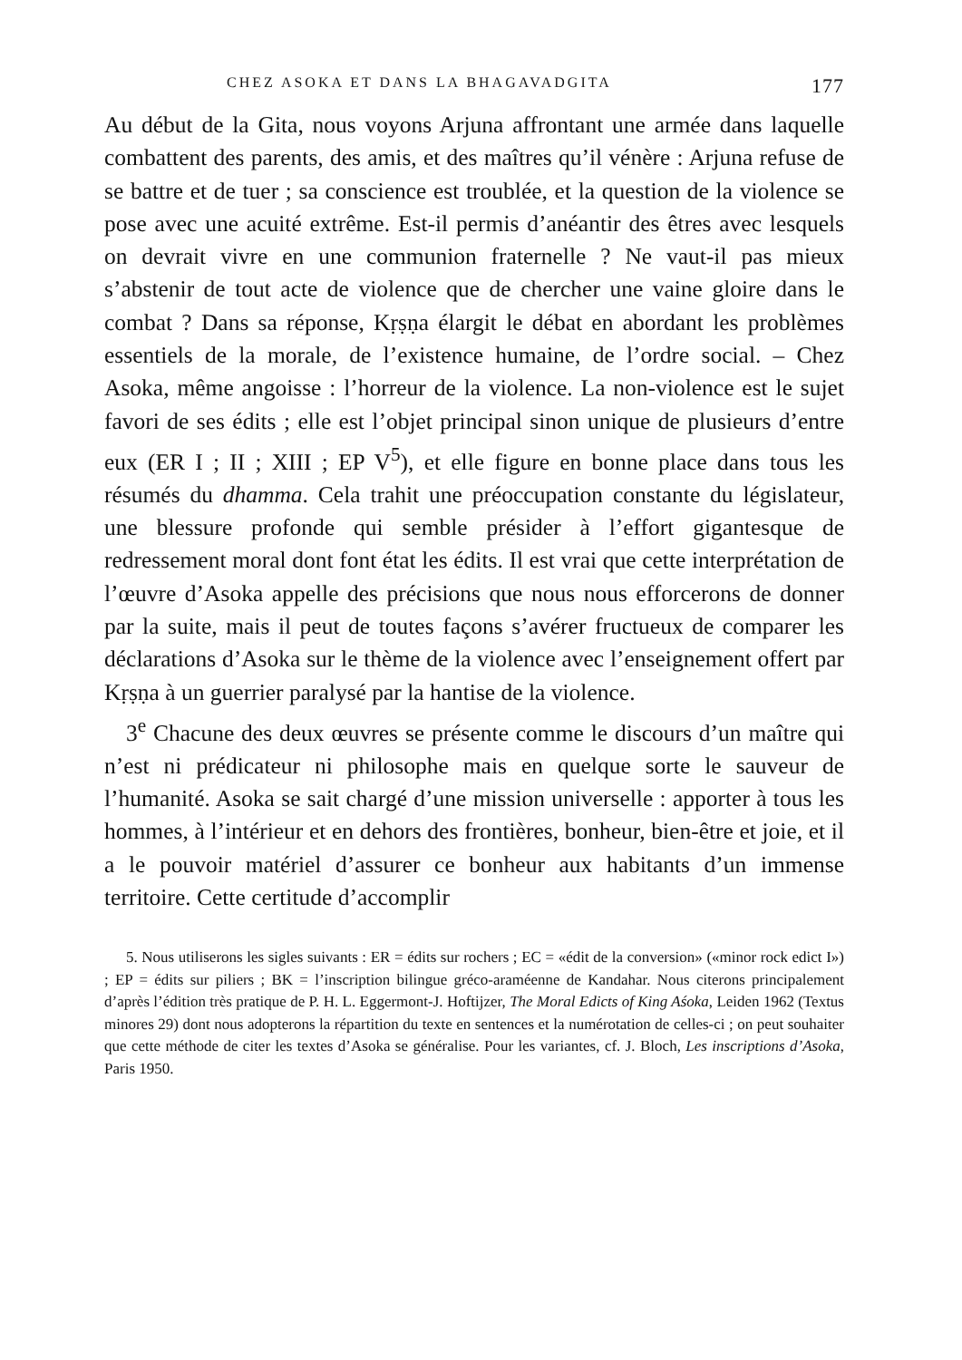CHEZ ASOKA ET DANS LA BHAGAVADGITA 177
Au début de la Gita, nous voyons Arjuna affrontant une armée dans laquelle combattent des parents, des amis, et des maîtres qu’il vénère : Arjuna refuse de se battre et de tuer ; sa conscience est troublée, et la question de la violence se pose avec une acuité extrême. Est-il permis d’anéantir des êtres avec lesquels on devrait vivre en une communion fraternelle ? Ne vaut-il pas mieux s’abstenir de tout acte de violence que de chercher une vaine gloire dans le combat ? Dans sa réponse, Kṛṣṇa élargit le débat en abordant les problèmes essentiels de la morale, de l’existence humaine, de l’ordre social. – Chez Asoka, même angoisse : l’horreur de la violence. La non-violence est le sujet favori de ses édits ; elle est l’objet principal sinon unique de plusieurs d’entre eux (ER I ; II ; XIII ; EP V<sup>5</sup>), et elle figure en bonne place dans tous les résumés du dhamma. Cela trahit une préoccupation constante du législateur, une blessure profonde qui semble présider à l’effort gigantesque de redressement moral dont font état les édits. Il est vrai que cette interprétation de l’œuvre d’Asoka appelle des précisions que nous nous efforcerons de donner par la suite, mais il peut de toutes façons s’avérer fructueux de comparer les déclarations d’Asoka sur le thème de la violence avec l’enseignement offert par Kṛṣṇa à un guerrier paralysé par la hantise de la violence.
3<sup>e</sup> Chacune des deux œuvres se présente comme le discours d’un maître qui n’est ni prédicateur ni philosophe mais en quelque sorte le sauveur de l’humanité. Asoka se sait chargé d’une mission universelle : apporter à tous les hommes, à l’intérieur et en dehors des frontières, bonheur, bien-être et joie, et il a le pouvoir matériel d’assurer ce bonheur aux habitants d’un immense territoire. Cette certitude d’accomplir
5. Nous utiliserons les sigles suivants : ER = édits sur rochers ; EC = «édit de la conversion» («minor rock edict I») ; EP = édits sur piliers ; BK = l’inscription bilingue gréco-araméenne de Kandahar. Nous citerons principalement d’après l’édition très pratique de P. H. L. Eggermont-J. Hoftijzer, The Moral Edicts of King Aśoka, Leiden 1962 (Textus minores 29) dont nous adopterons la répartition du texte en sentences et la numérotation de celles-ci ; on peut souhaiter que cette méthode de citer les textes d’Asoka se généralise. Pour les variantes, cf. J. Bloch, Les inscriptions d’Asoka, Paris 1950.